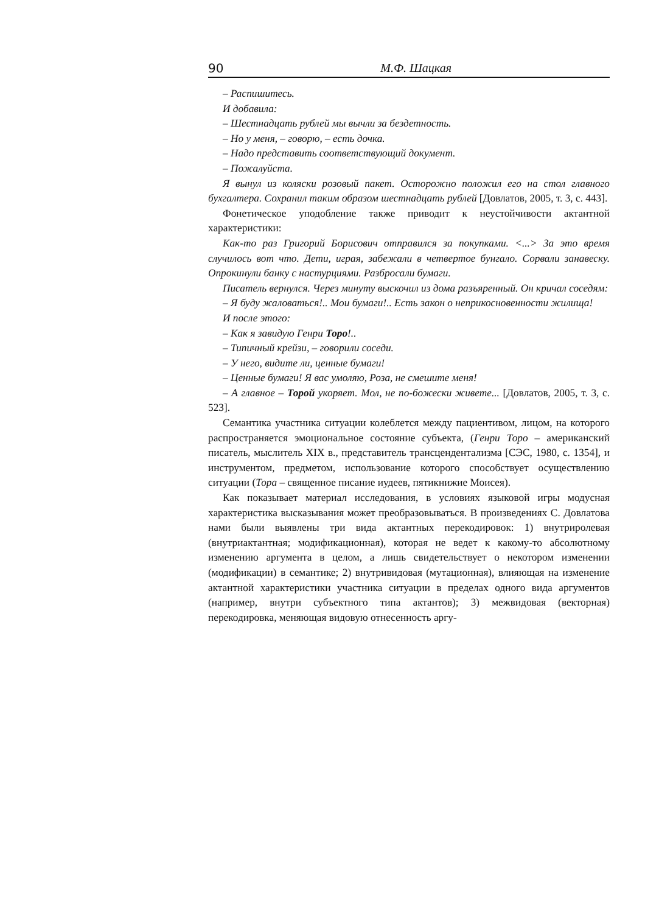90 М.Ф. Шацкая
– Распишитесь.
И добавила:
– Шестнадцать рублей мы вычли за бездетность.
– Но у меня, – говорю, – есть дочка.
– Надо представить соответствующий документ.
– Пожалуйста.
Я вынул из коляски розовый пакет. Осторожно положил его на стол главного бухгалтера. Сохранил таким образом шестнадцать рублей [Довлатов, 2005, т. 3, с. 443].
Фонетическое уподобление также приводит к неустойчивости актантной характеристики:
Как-то раз Григорий Борисович отправился за покупками. <...> За это время случилось вот что. Дети, играя, забежали в четвертое бунгало. Сорвали занавеску. Опрокинули банку с настурциями. Разбросали бумаги.
Писатель вернулся. Через минуту выскочил из дома разъяренный. Он кричал соседям:
– Я буду жаловаться!.. Мои бумаги!.. Есть закон о неприкосновенности жилища!
И после этого:
– Как я завидую Генри Торо!..
– Типичный крейзи, – говорили соседи.
– У него, видите ли, ценные бумаги!
– Ценные бумаги! Я вас умоляю, Роза, не смешите меня!
– А главное – Торой укоряет. Мол, не по-божески живете... [Довлатов, 2005, т. 3, с. 523].
Семантика участника ситуации колеблется между пациентивом, лицом, на которого распространяется эмоциональное состояние субъекта, (Генри Торо – американский писатель, мыслитель XIX в., представитель трансцендентализма [СЭС, 1980, с. 1354], и инструментом, предметом, использование которого способствует осуществлению ситуации (Тора – священное писание иудеев, пятикнижие Моисея).
Как показывает материал исследования, в условиях языковой игры модусная характеристика высказывания может преобразовываться. В произведениях С. Довлатова нами были выявлены три вида актантных перекодировок: 1) внутриролевая (внутриактантная; модификационная), которая не ведет к какому-то абсолютному изменению аргумента в целом, а лишь свидетельствует о некотором изменении (модификации) в семантике; 2) внутривидовая (мутационная), влияющая на изменение актантной характеристики участника ситуации в пределах одного вида аргументов (например, внутри субъектного типа актантов); 3) межвидовая (векторная) перекодировка, меняющая видовую отнесенность аргу-